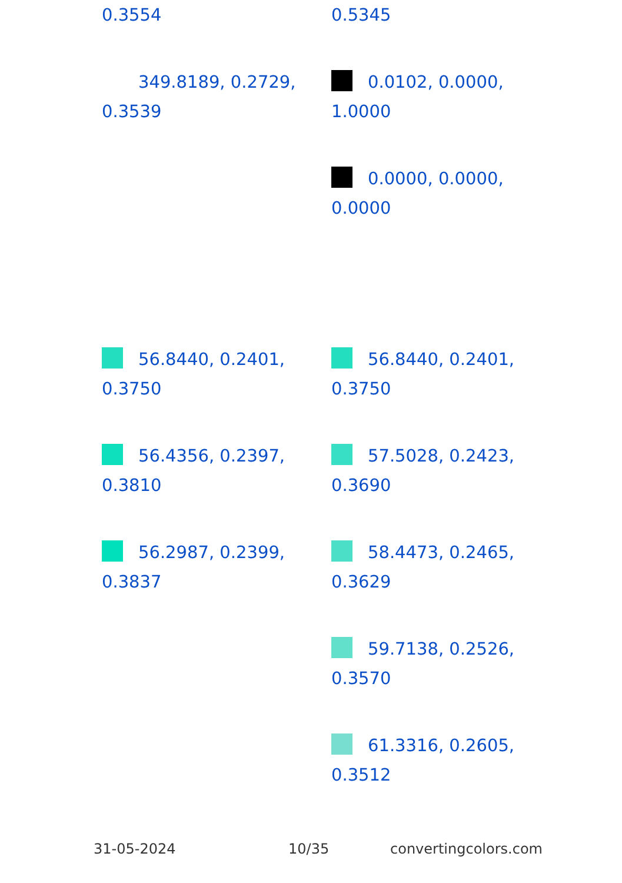0.3554 0.5345
349.8189, 0.2729, 0.3539
0.0102, 0.0000, 1.0000
0.0000, 0.0000, 0.0000
56.8440, 0.2401, 0.3750
56.8440, 0.2401, 0.3750
56.4356, 0.2397, 0.3810
57.5028, 0.2423, 0.3690
56.2987, 0.2399, 0.3837
58.4473, 0.2465, 0.3629
59.7138, 0.2526, 0.3570
61.3316, 0.2605, 0.3512
31-05-2024 10/35 convertingcolors.com